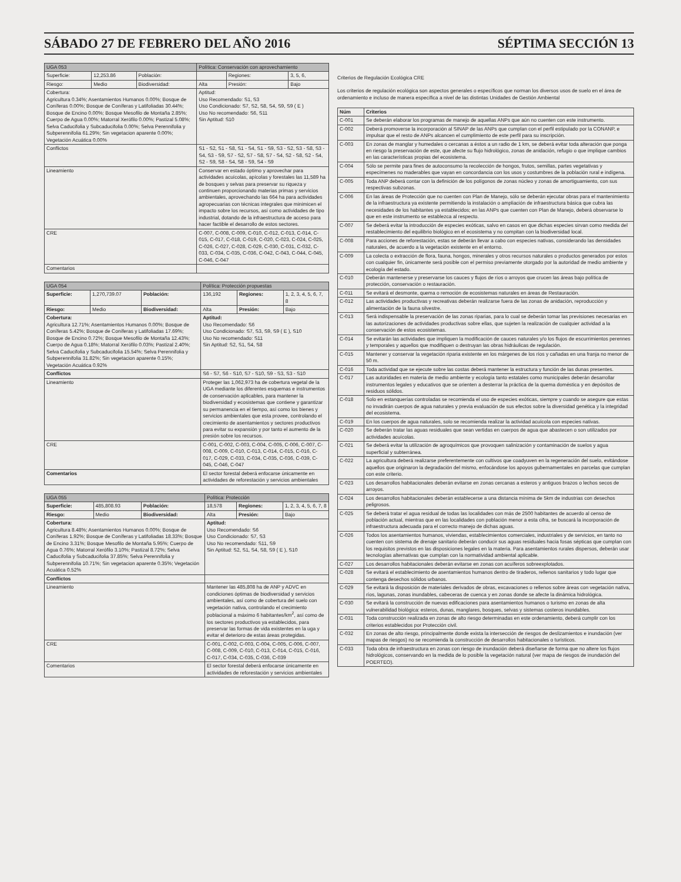SÁBADO 27 DE FEBRERO DEL AÑO 2016 SÉPTIMA SECCIÓN 13
| UGA 053 | | | Política: Conservación con aprovechamiento | | |
| Superficie: | 12,253.86 | Población: | | Regiones: | 3, 5, 6, |
| Riesgo: | Medio | Biodiversidad: | Alta | Presión: | Bajo |
| Cobertura: Agricultura 0.34%; Asentamientos Humanos 0.00%; Bosque de Coníferas 0.00%; Bosque de Coníferas y Latifoliadas 30.44%; Bosque de Encino 0.00%; Bosque Mesofilo de Montaña 2.85%; Cuerpo de Agua 0.00%; Matorral Xerófilo 0.00%; Pastizal 5.08%; Selva Caducifolia y Subcaducifolia 0.00%; Selva Perennifolia y Subperennifolia 61.29%; Sin vegetacion aparente 0.00%; Vegetación Acuática 0.00% | | | Aptitud: Uso Recomendado: S1, S3 Uso Condicionado: S7, S2, S8, S4, S9, S9 ( E ) Uso No recomendado: S6, S11 Sin Aptitud: S10 | | |
| Conflictos | | | S1 - S2, S1 - S8, S1 - S4, S1 - S9, S3 - S2, S3 - S8, S3 - S4, S3 - S9, S7 - S2, S7 - S8, S7 - S4, S2 - S8, S2 - S4, S2 - S9, S8 - S4, S8 - S9, S4 - S9 | | |
| Lineamiento | | | Conservar en estado óptimo y aprovechar para actividades acuícolas, apícolas y forestales las 11,589 ha de bosques y selvas para preservar su riqueza y continuen proporcionando materias primas y servicios ambientales, aprovechando las 664 ha para actividades agropecuarias con técnicas integrales que minimicen el impacto sobre los recursos, así como actividades de tipo industrial, dotando de la infraestructura de acceso para hacer factible el desarrollo de estos sectores. | | |
| CRE | | | C-007, C-008, C-009, C-010, C-012, C-013, C-014, C-015, C-017, C-018, C-019, C-020, C-023, C-024, C-025, C-026, C-027, C-028, C-029, C-030, C-031, C-032, C-033, C-034, C-035, C-036, C-042, C-043, C-044, C-045, C-046, C-047 | | |
| Comentarios | | | | | |
| UGA 054 | | | Política: Protección propuestas | | |
| Superficie: | 1,270,739.07 | Población: | 136,192 | Regiones: | 1, 2, 3, 4, 5, 6, 7, 8 |
| Riesgo: | Medio | Biodiversidad: | Alta | Presión: | Bajo |
| Cobertura: Agricultura 12.71%; Asentamientos Humanos 0.00%; Bosque de Coníferas 5.42%; Bosque de Coníferas y Latifoliadas 17.69%; Bosque de Encino 0.72%; Bosque Mesofilo de Montaña 12.43%; Cuerpo de Agua 0.18%; Matorral Xerófilo 0.03%; Pastizal 2.40%; Selva Caducifolia y Subcaducifolia 15.54%; Selva Perennifolia y Subperennifolia 31.82%; Sin vegetacion aparente 0.15%; Vegetación Acuática 0.92% | | | Aptitud: Uso Recomendado: S6 Uso Condicionado: S7, S3, S9, S9 ( E ), S10 Uso No recomendado: S11 Sin Aptitud: S2, S1, S4, S8 | | |
| Conflictos | | | S6 - S7, S6 - S10, S7 - S10, S9 - S3, S3 - S10 | | |
| Lineamiento | | | Proteger las 1,062,973 ha de cobertura vegetal de la UGA mediante los diferentes esquemas e instrumentos de conservación aplicables, para mantener la biodiversidad y ecosistemas que contiene y garantizar su permanencia en el tiempo, así como los bienes y servicios ambientales que esta provee, controlando el crecimiento de asentamientos y sectores productivos para evitar su expansión y por tanto el aumento de la presión sobre los recursos. | | |
| CRE | | | C-001, C-002, C-003, C-004, C-005, C-006, C-007, C-008, C-009, C-010, C-013, C-014, C-015, C-016, C-017, C-029, C-033, C-034, C-035, C-036, C-039, C-045, C-046, C-047 | | |
| Comentarios | | | El sector forestal deberá enfocarse únicamente en actividades de reforestación y servicios ambientales | | |
| UGA 055 | | | Política: Protección | | |
| Superficie: | 485,808.93 | Población: | 18,578 | Regiones: | 1, 2, 3, 4, 5, 6, 7, 8 |
| Riesgo: | Medio | Biodiversidad: | Alta | Presión: | Bajo |
| Cobertura: Agricultura 8.48%; Asentamientos Humanos 0.00%; Bosque de Coníferas 1.92%; Bosque de Coníferas y Latifoliadas 18.33%; Bosque de Encino 3.31%; Bosque Mesofilo de Montaña 5.95%; Cuerpo de Agua 0.76%; Matorral Xerófilo 3.10%; Pastizal 8.72%; Selva Caducifolia y Subcaducifolia 37.85%; Selva Perennifolia y Subperennifolia 10.71%; Sin vegetacion aparente 0.35%; Vegetación Acuática 0.52% | | | Aptitud: Uso Recomendado: S6 Uso Condicionado: S7, S3 Uso No recomendado: S11, S9 Sin Aptitud: S2, S1, S4, S8, S9 ( E ), S10 | | |
| Conflictos | | | | | |
| Lineamiento | | | Mantener las 485,808 ha de ANP y ADVC en condiciones óptimas de biodiversidad y servicios ambientales, así como de cobertura del suelo con vegetación nativa, controlando el crecimiento poblacional a máximo 6 habitantes/km<sup>2</sup>, así como de los sectores productivos ya establecidos, para preservar las formas de vida existentes en la uga y evitar el deterioro de estas áreas protegidas. | | |
| CRE | | | C-001, C-002, C-003, C-004, C-005, C-006, C-007, C-008, C-009, C-010, C-013, C-014, C-015, C-016, C-017, C-034, C-035, C-036, C-039 | | |
| Comentarios | | | El sector forestal deberá enfocarse únicamente en actividades de reforestación y servicios ambientales | | |
Criterios de Regulación Ecológica CRE
Los criterios de regulación ecológica son aspectos generales o específicos que norman los diversos usos de suelo en el área de ordenamiento e incluso de manera específica a nivel de las distintas Unidades de Gestión Ambiental
| Núm | Criterios |
| --- | --- |
| C-001 | Se deberán elaborar los programas de manejo de aquellas ANPs que aún no cuenten con este instrumento. |
| C-002 | Deberá promoverse la incorporación al SINAP de las ANPs que cumplan con el perfil estipulado por la CONANP, e impulsar que el resto de ANPs alcancen el cumplimiento de este perfil para su inscripción. |
| C-003 | En zonas de manglar y humedales o cercanas a éstos a un radio de 1 km, se deberá evitar toda alteración que ponga en riesgo la preservación de este, que afecte su flujo hidrológico, zonas de anidación, refugio o que implique cambios en las características propias del ecosistema. |
| C-004 | Sólo se permite para fines de autoconsumo la recolección de hongos, frutos, semillas, partes vegetativas y especímenes no maderables que vayan en concordancia con los usos y costumbres de la población rural e indígena. |
| C-005 | Toda ANP deberá contar con la definición de los polígonos de zonas núcleo y zonas de amortiguamiento, con sus respectivas subzonas. |
| C-006 | En las áreas de Protección que no cuenten con Plan de Manejo, sólo se deberán ejecutar obras para el mantenimiento de la infraestructura ya existente permitiendo la instalación o ampliación de infraestructura básica que cubra las necesidades de los habitantes ya establecidos; en las ANPs que cuenten con Plan de Manejo, deberá observarse lo que en este instrumento se establezca al respecto. |
| C-007 | Se deberá evitar la introducción de especies exóticas, salvo en casos en que dichas especies sirvan como medida del restablecimiento del equilibrio biológico en el ecosistema y no compitan con la biodiversidad local. |
| C-008 | Para acciones de reforestación, estas se deberán llevar a cabo con especies nativas, considerando las densidades naturales, de acuerdo a la vegetación existente en el entorno. |
| C-009 | La colecta o extracción de flora, fauna, hongos, minerales y otros recursos naturales o productos generados por estos con cualquier fin, únicamente será posible con el permiso previamente otorgado por la autoridad de medio ambiente y ecología del estado. |
| C-010 | Deberán mantenerse y preservarse los cauces y flujos de ríos o arroyos que crucen las áreas bajo política de protección, conservación o restauración. |
| C-011 | Se evitará el desmonte, quema o remoción de ecosistemas naturales en áreas de Restauración. |
| C-012 | Las actividades productivas y recreativas deberán realizarse fuera de las zonas de anidación, reproducción y alimentación de la fauna silvestre. |
| C-013 | Será indispensable la preservación de las zonas riparias, para lo cual se deberán tomar las previsiones necesarias en las autorizaciones de actividades productivas sobre ellas, que sujeten la realización de cualquier actividad a la conservación de estos ecosistemas. |
| C-014 | Se evitarán las actividades que impliquen la modificación de cauces naturales y/o los flujos de escurrimientos perennes y temporales y aquellos que modifiquen o destruyan las obras hidráulicas de regulación. |
| C-015 | Mantener y conservar la vegetación riparia existente en los márgenes de los ríos y cañadas en una franja no menor de 50 m. |
| C-016 | Toda actividad que se ejecute sobre las costas deberá mantener la estructura y función de las dunas presentes. |
| C-017 | Las autoridades en materia de medio ambiente y ecología tanto estatales como municipales deberán desarrollar instrumentos legales y educativos que se orienten a desterrar la práctica de la quema doméstica y en depósitos de residuos sólidos. |
| C-018 | Solo en estanquerías controladas se recomienda el uso de especies exóticas, siempre y cuando se asegure que estas no invadirán cuerpos de agua naturales y previa evaluación de sus efectos sobre la diversidad genética y la integridad del ecosistema. |
| C-019 | En los cuerpos de agua naturales, solo se recomienda realizar la actividad acuícola con especies nativas. |
| C-020 | Se deberán tratar las aguas residuales que sean vertidas en cuerpos de agua que abastecen o son utilizados por actividades acuícolas. |
| C-021 | Se deberá evitar la utilización de agroquímicos que provoquen salinización y contaminación de suelos y agua superficial y subterránea. |
| C-022 | La agricultura deberá realizarse preferentemente con cultivos que coadyuven en la regeneración del suelo, evitándose aquellos que originaron la degradación del mismo, enfocándose los apoyos gubernamentales en parcelas que cumplan con este criterio. |
| C-023 | Los desarrollos habitacionales deberán evitarse en zonas cercanas a esteros y antiguos brazos o lechos secos de arroyos. |
| C-024 | Los desarrollos habitacionales deberán establecerse a una distancia mínima de 5km de industrias con desechos peligrosos. |
| C-025 | Se deberá tratar el agua residual de todas las localidades con más de 2500 habitantes de acuerdo al censo de población actual, mientras que en las localidades con población menor a esta cifra, se buscará la incorporación de infraestructura adecuada para el correcto manejo de dichas aguas. |
| C-026 | Todos los asentamientos humanos, viviendas, establecimientos comerciales, industriales y de servicios, en tanto no cuenten con sistema de drenaje sanitario deberán conducir sus aguas residuales hacia fosas sépticas que cumplan con los requisitos previstos en las disposiciones legales en la materia. Para asentamientos rurales dispersos, deberán usar tecnologías alternativas que cumplan con la normatividad ambiental aplicable. |
| C-027 | Los desarrollos habitacionales deberán evitarse en zonas con acuíferos sobreexplotados. |
| C-028 | Se evitará el establecimiento de asentamientos humanos dentro de tiraderos, rellenos sanitarios y todo lugar que contenga desechos sólidos urbanos. |
| C-029 | Se evitará la disposición de materiales derivados de obras, excavaciones o rellenos sobre áreas con vegetación nativa, ríos, lagunas, zonas inundables, cabeceras de cuenca y en zonas donde se afecte la dinámica hidrológica. |
| C-030 | Se evitará la construcción de nuevas edificaciones para asentamientos humanos o turismo en zonas de alta vulnerabilidad biológica: esteros, dunas, manglares, bosques, selvas y sistemas costeros inundables. |
| C-031 | Toda construcción realizada en zonas de alto riesgo determinadas en este ordenamiento, deberá cumplir con los criterios establecidos por Protección civil. |
| C-032 | En zonas de alto riesgo, principalmente donde exista la intersección de riesgos de deslizamientos e inundación (ver mapas de riesgos) no se recomienda la construcción de desarrollos habitacionales o turísticos. |
| C-033 | Toda obra de infraestructura en zonas con riesgo de inundación deberá diseñarse de forma que no altere los flujos hidrológicos, conservando en la medida de lo posible la vegetación natural (ver mapa de riesgos de inundación del POERTEO). |